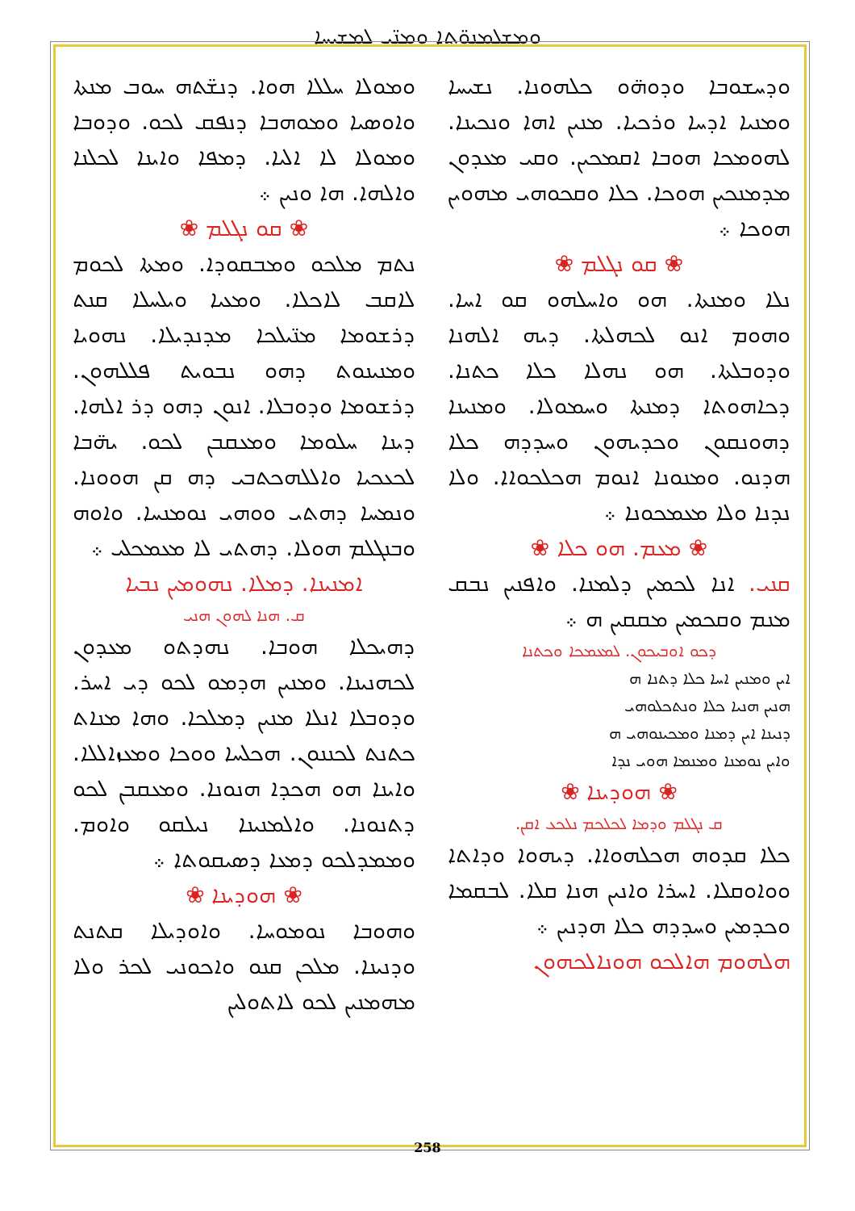ܘܡܫܠܡܢܘ̈ܬܐ ܘܡܢ̈ܝ ܠܡܫܝܚܐ
ܘܡܘܠܐ ܚܠܠܐ ܗܘܐ. ܕܢܫ̈ܬܗ ܚܘܒ ܡܢܬܐ ܘܐܘܣܝܐ ܘܡܘܗܒܐ ܕܢܦܩ ܠܟܘ. ܘܕܘܒܐ ܘܡܘܠܐ ܠܐ ܐܠܝܐ. ܕܡܦܐ ܘܐܝܢܐ ܠܟܠܢܐ ܘܐܠܗܐ. ܗܐ ܘܢܝܢ ܀
❀ ܩܘ ܢܓܠܡ ❀
ܢܬܡ ܡܠܟܘ ܘܡܒܩܘܕܐ. ܘܡܬܐ ܠܟܘܡ ܠܐܩܒ ܠܐܟܠܐ. ܘܡܥܝܐ ܘܝܠܚܠܐ ܩܢܬ ܕܪܫܘܡܐ ܡܢ̈ܝܠܟܐ ܡܕܢܕܝܠܐ. ܢܗܘܝܐ ܘܡܢܝܢܘܬ ܕܗܘ ܢܒܘܝܬ ܦܠܠܗܘܢ. ܕܪܫܘܡܐ ܘܕܘܒܠܐ. ܐܢܘܢ ܕܗܘ ܕܪ ܐܠܗܐ. ܕܝܢܐ ܚܠܘܡܐ ܘܡܥܩܒܢ ܠܟܘ. ܝܗ̈ܒܐ ܠܟܥܟܝܐ ܘܐܠܠܗܟܬܒܝ ܕܗ ܩܢ ܗܘܘܢܐ. ܘܢܡܚܐ ܕܗܬܝ ܘܘܗܝ ܢܘܡܢܚܐ. ܘܐܘܗ ܘܒܢܓܠܡ ܗܘܠܐ. ܕܗܬܝ ܠܐ ܡܥܡܟܠܝ ܀
ܐܡܢܝܢܐ. ܕܡܠܐ. ܢܗܘܡܝܢ ܢܒܝܐ
ܩ. ܗܢܐ ܠܗܘܢ ܗܢܝ
ܕܗܝܟܠܐ ܗܘܒܐ. ܢܗܕܬܘ ܡܥܕܘܢ ܠܟܗܢܝܢܐ. ܘܡܢܝܢ ܗܕܡܘ ܠܟܘ ܕܝ ܐܚܪ. ܘܕܘܒܠܐ ܐܢܠܐ ܡܢܝܢ ܕܡܠܟܐ. ܘܗܐ ܡܢܐܬ ܟܬܢܬ ܠܟܢܢܘܢ. ܗܟܠܚܐ ܘܘܟܐ ܘܡܥܙܐܠܠܐ. ܘܐܝܢܐ ܗܘ ܗܟܕܐ ܗܢܘܢܐ. ܘܡܥܩܒܢ ܠܟܘ ܕܬܢܘܢܐ. ܘܐܠܡܢܝܢܐ ܢܝܠܩܘ ܘܐܘܡ. ܘܡܡܕܠܟܘ ܕܡܥܐ ܕܣܝܩܘܬܐ ܀
❀ ܗܘܕܝܢܐ ❀
ܘܗܘܒܐ ܢܘܡܘܚܐ. ܘܐܘܕܝܠܐ ܩܬܢܬ ܘܕܢܝܢܐ. ܡܠܟܢ ܩܢܘ ܘܐܟܘܢܝ ܠܟܪ ܘܠܐ ܡܗܡܢܝܢ ܠܟܘ ܠܐܬܘܠܝܢ
ܘܕܚܫܘܒܐ ܘܕܘܗ̈ܘ ܟܠܗܘܢܐ. ܢܫܝܚܐ ܘܡܢܝܐ ܐܕܚܐ ܘܪܟܝܐ. ܡܢܝܢ ܐܗܐ ܘܢܟܝܢܐ. ܠܗܘܡܟܐ ܗܘܒܐ ܐܩܡܟܝܢ. ܘܩܝ ܡܥܕܘܢ ܡܕܡܢܟܝܢ ܗܘܟܐ. ܟܠܐ ܘܩܟܘܗܝ ܡܗܘܝܢ ܗܘܟܐ ܀
❀ ܩܘ ܢܓܠܡ ❀
ܢܠܐ ܘܡܢܬܐ. ܗܘ ܘܐܚܠܗܘ ܩܘ ܐܚܐ. ܘܗܘܡ ܐܢܘ ܠܟܗܠܬܐ. ܕܝܗ ܐܠܗܢܐ ܘܕܘܒܠܬܐ. ܗܘ ܢܗܠܐ ܟܠܐ ܟܬܢܐ. ܕܟܐܗܘܬܐ ܕܡܢܬܐ ܘܚܡܘܠܐ. ܘܡܢܝܢܐ ܕܗܘܢܩܘܢ ܘܟܕܝܗܘܢ ܘܚܕܕܗ ܟܠܐ ܗܕܢܘ. ܘܡܢܘܢܐ ܐܢܘܡ ܗܟܠܟܘܐܐ. ܘܠܐ ܢܕܢܐ ܘܠܐ ܡܥܡܟܘܢܐ ܀
❀ ܡܥܡ. ܗܘ ܟܠܐ ❀
ܩܢܝ. ܐܢܐ ܠܟܡܝܢ ܕܠܡܢܐ. ܘܐܦܢܝܢ ܢܒܩ ܡܢܡ ܘܩܟܡܝܢ ܡܩܩܝܢ ܗ ܀
ܕܟܘ ܐܘܒܝܟܘܢ. ܠܡܥܡܟܐ ܘܟܬܢܐ
ܐܝܢ ܘܡܢܝܢ ܐܚܐ ܟܠܐ ܕܬܢܐ ܗ
ܗܢܝܢ ܗܢܝܐ ܟܠܐ ܘܢܬܟܠܘܗܝ
ܕܢܝܢܐ ܐܝܢ ܕܡܢܐ ܘܡܟܝܢܘܗܝ ܗ
ܘܐܝܢ ܢܘܡܢܐ ܘܡܢܡܐ ܗܘܝ ܢܕܐ
❀ ܗܘܕܝܢܐ ❀
ܩ ܢܓܠܡ ܘܕܡܐ ܠܟܠܟܡ ܢܠܟܥ ܐܩܢ.
ܟܠܐ ܩܕܘܗ ܗܟܠܗܘܐܐ. ܕܝܗܘܐ ܘܕܐܬܐ ܘܘܐܘܩܠܐ. ܐܚܪܐ ܘܐܢܝܢ ܗܢܐ ܩܠܐ. ܠܒܩܡܐ ܘܟܕܡܝܢ ܘܚܕܕܗ ܟܠܐ ܗܕܢܝܢ ܀
ܗܠܗܘܡ ܗܐܠܟܘ ܗܘܢܐܠܟܗܘܢ
258